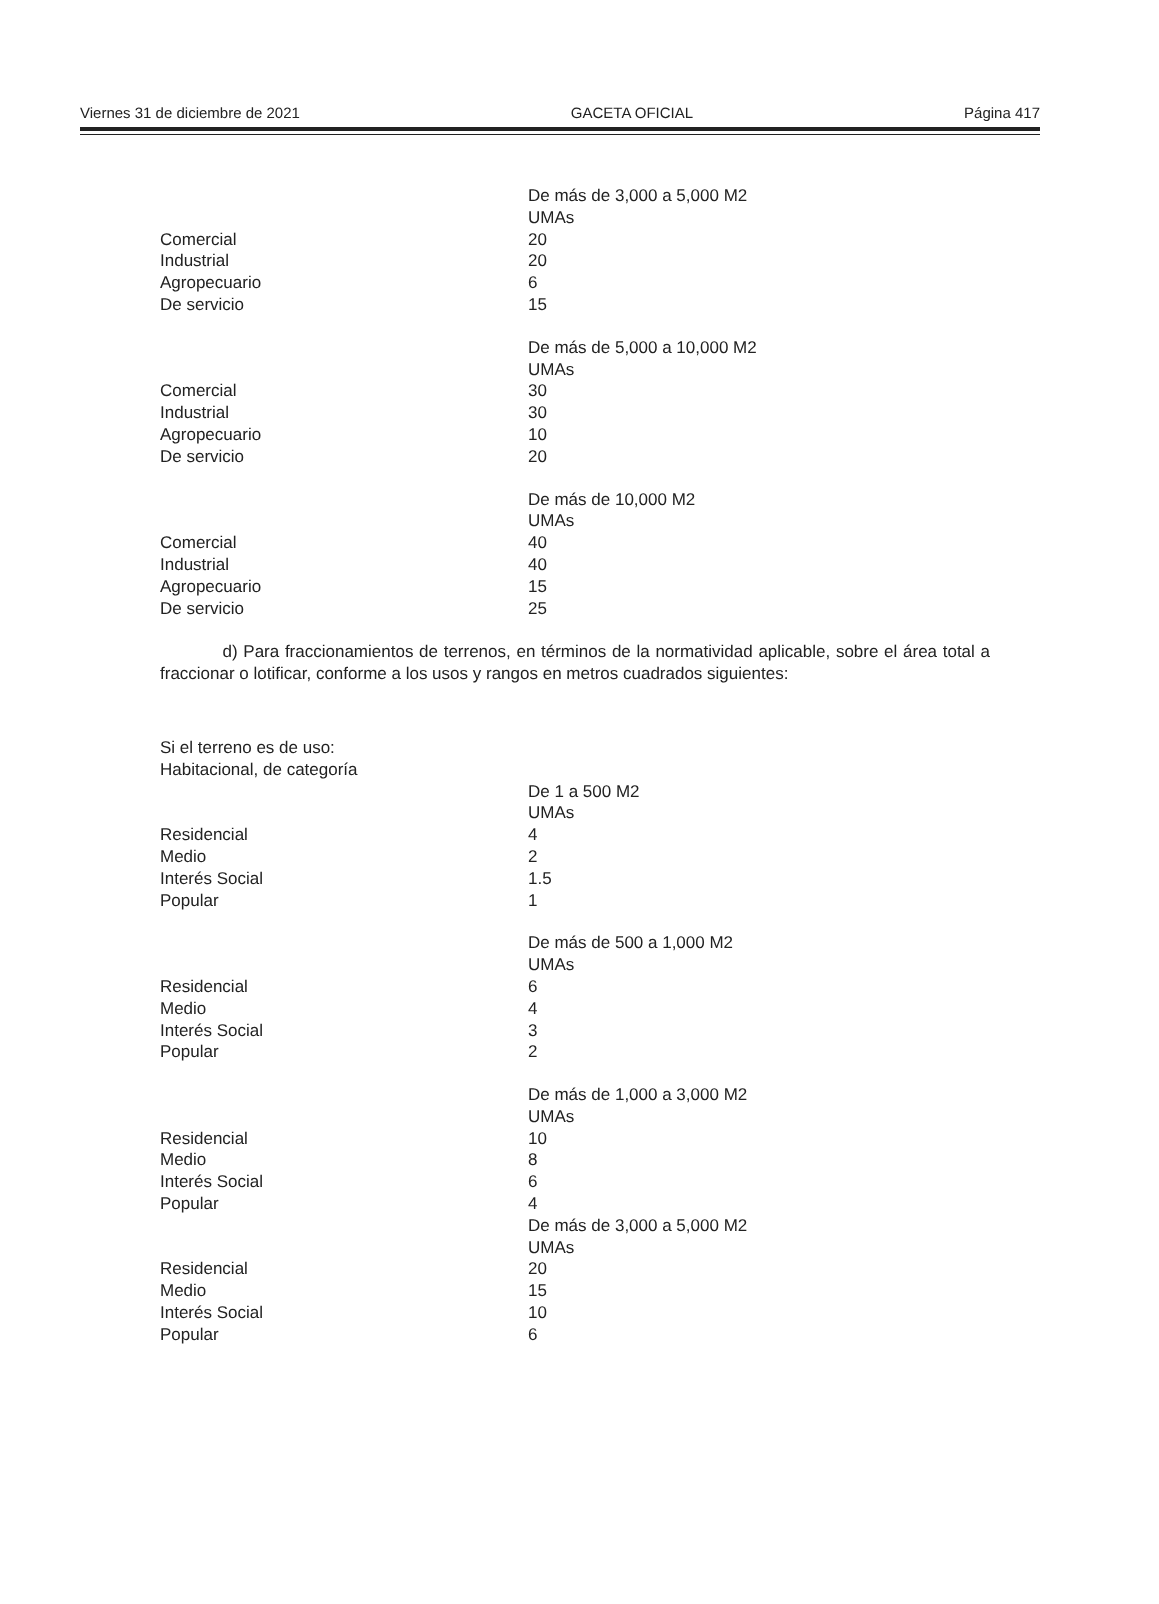Viernes 31 de diciembre de 2021 GACETA OFICIAL Página 417
| | De más de 3,000 a 5,000 M2 |
| | UMAs |
| Comercial | 20 |
| Industrial | 20 |
| Agropecuario | 6 |
| De servicio | 15 |
| | De más de 5,000 a 10,000 M2 |
| | UMAs |
| Comercial | 30 |
| Industrial | 30 |
| Agropecuario | 10 |
| De servicio | 20 |
| | De más de 10,000 M2 |
| | UMAs |
| Comercial | 40 |
| Industrial | 40 |
| Agropecuario | 15 |
| De servicio | 25 |
d) Para fraccionamientos de terrenos, en términos de la normatividad aplicable, sobre el área total a fraccionar o lotificar, conforme a los usos y rangos en metros cuadrados siguientes:
Si el terreno es de uso:
Habitacional, de categoría
| | De 1 a 500 M2 |
| | UMAs |
| Residencial | 4 |
| Medio | 2 |
| Interés Social | 1.5 |
| Popular | 1 |
| | De más de 500 a 1,000 M2 |
| | UMAs |
| Residencial | 6 |
| Medio | 4 |
| Interés Social | 3 |
| Popular | 2 |
| | De más de 1,000 a 3,000 M2 |
| | UMAs |
| Residencial | 10 |
| Medio | 8 |
| Interés Social | 6 |
| Popular | 4 |
| | De más de 3,000 a 5,000 M2 |
| | UMAs |
| Residencial | 20 |
| Medio | 15 |
| Interés Social | 10 |
| Popular | 6 |